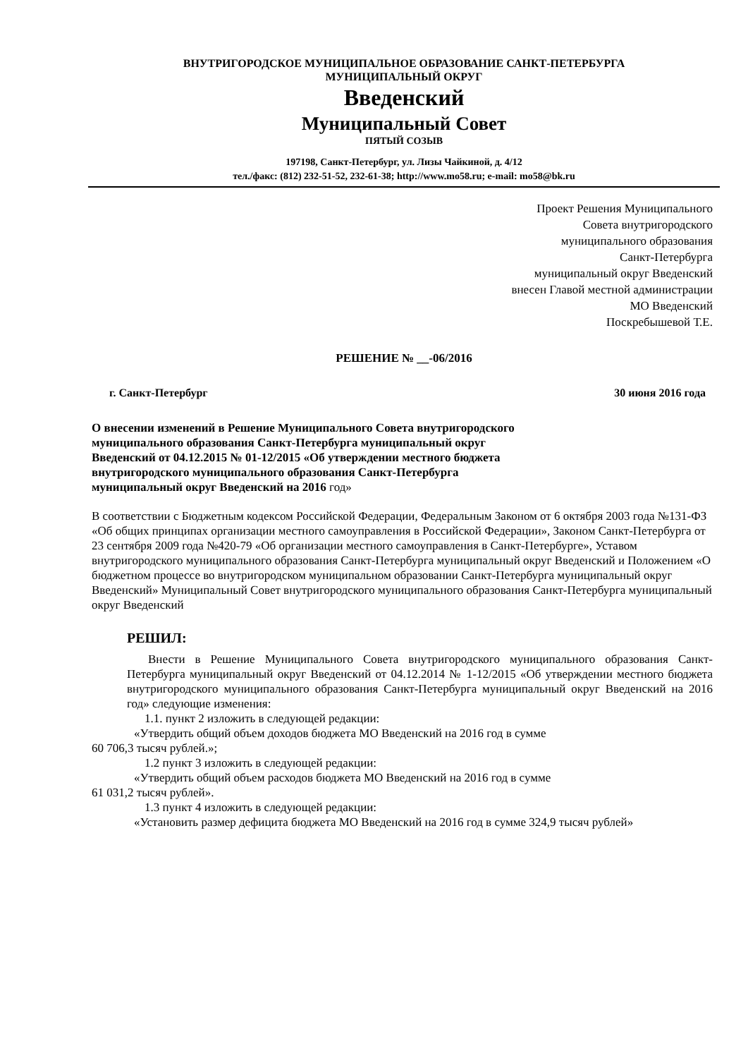ВНУТРИГОРОДСКОЕ МУНИЦИПАЛЬНОЕ ОБРАЗОВАНИЕ САНКТ-ПЕТЕРБУРГА
МУНИЦИПАЛЬНЫЙ ОКРУГ
Введенский
Муниципальный Совет
ПЯТЫЙ СОЗЫВ
197198, Санкт-Петербург, ул. Лизы Чайкиной, д. 4/12
тел./факс: (812) 232-51-52, 232-61-38; http://www.mo58.ru; e-mail: mo58@bk.ru
Проект Решения Муниципального
Совета внутригородского
муниципального образования
Санкт-Петербурга
муниципальный округ Введенский
внесен Главой местной администрации
МО Введенский
Поскребышевой Т.Е.
РЕШЕНИЕ № __-06/2016
г. Санкт-Петербург 30 июня 2016 года
О внесении изменений в Решение Муниципального Совета внутригородского муниципального образования Санкт-Петербурга муниципальный округ Введенский от 04.12.2015 № 01-12/2015 «Об утверждении местного бюджета внутригородского муниципального образования Санкт-Петербурга муниципальный округ Введенский на 2016 год»
В соответствии с Бюджетным кодексом Российской Федерации, Федеральным Законом от 6 октября 2003 года №131-ФЗ «Об общих принципах организации местного самоуправления в Российской Федерации», Законом Санкт-Петербурга от 23 сентября 2009 года №420-79 «Об организации местного самоуправления в Санкт-Петербурге», Уставом внутригородского муниципального образования Санкт-Петербурга муниципальный округ Введенский и Положением «О бюджетном процессе во внутригородском муниципальном образовании Санкт-Петербурга муниципальный округ Введенский» Муниципальный Совет внутригородского муниципального образования Санкт-Петербурга муниципальный округ Введенский
РЕШИЛ:
Внести в Решение Муниципального Совета внутригородского муниципального образования Санкт-Петербурга муниципальный округ Введенский от 04.12.2014 № 1-12/2015 «Об утверждении местного бюджета внутригородского муниципального образования Санкт-Петербурга муниципальный округ Введенский на 2016 год» следующие изменения:
1.1. пункт 2 изложить в следующей редакции:
«Утвердить общий объем доходов бюджета МО Введенский на 2016 год в сумме
60 706,3 тысяч рублей.»;
1.2 пункт 3 изложить в следующей редакции:
«Утвердить общий объем расходов бюджета МО Введенский на 2016 год в сумме
61 031,2 тысяч рублей».
1.3 пункт 4 изложить в следующей редакции:
«Установить размер дефицита бюджета МО Введенский на 2016 год в сумме 324,9 тысяч рублей»